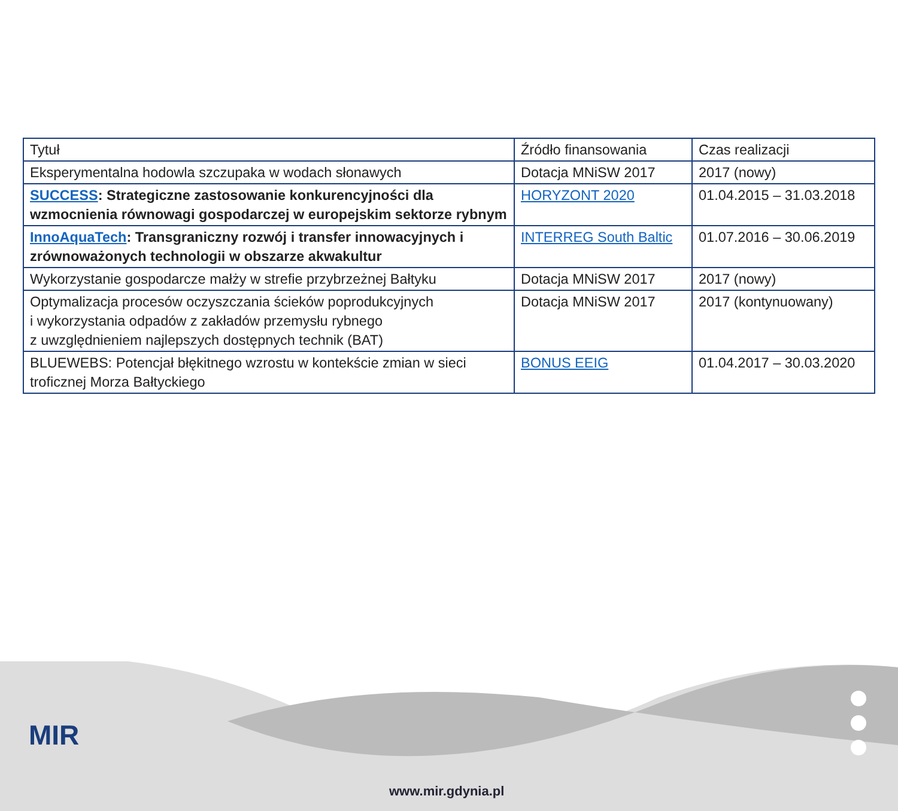| Tytuł | Źródło finansowania | Czas realizacji |
| --- | --- | --- |
| Eksperymentalna hodowla szczupaka w wodach słonawych | Dotacja MNiSW 2017 | 2017 (nowy) |
| SUCCESS : Strategiczne zastosowanie konkurencyjności dla wzmocnienia równowagi gospodarczej w europejskim sektorze rybnym | HORYZONT 2020 | 01.04.2015 – 31.03.2018 |
| InnoAquaTech : Transgraniczny rozwój i transfer innowacyjnych i zrównoważonych technologii w obszarze akwakultur | INTERREG South Baltic | 01.07.2016 – 30.06.2019 |
| Wykorzystanie gospodarcze małży w strefie przybrzeżnej Bałtyku | Dotacja MNiSW 2017 | 2017 (nowy) |
| Optymalizacja procesów oczyszczania ścieków poprodukcyjnych i wykorzystania odpadów z zakładów przemysłu rybnego z uwzględnieniem najlepszych dostępnych technik (BAT) | Dotacja MNiSW 2017 | 2017 (kontynuowany) |
| BLUEWEBS: Potencjał błękitnego wzrostu w kontekście zmian w sieci troficznej Morza Bałtyckiego | BONUS EEIG | 01.04.2017 – 30.03.2020 |
MIR
www.mir.gdynia.pl